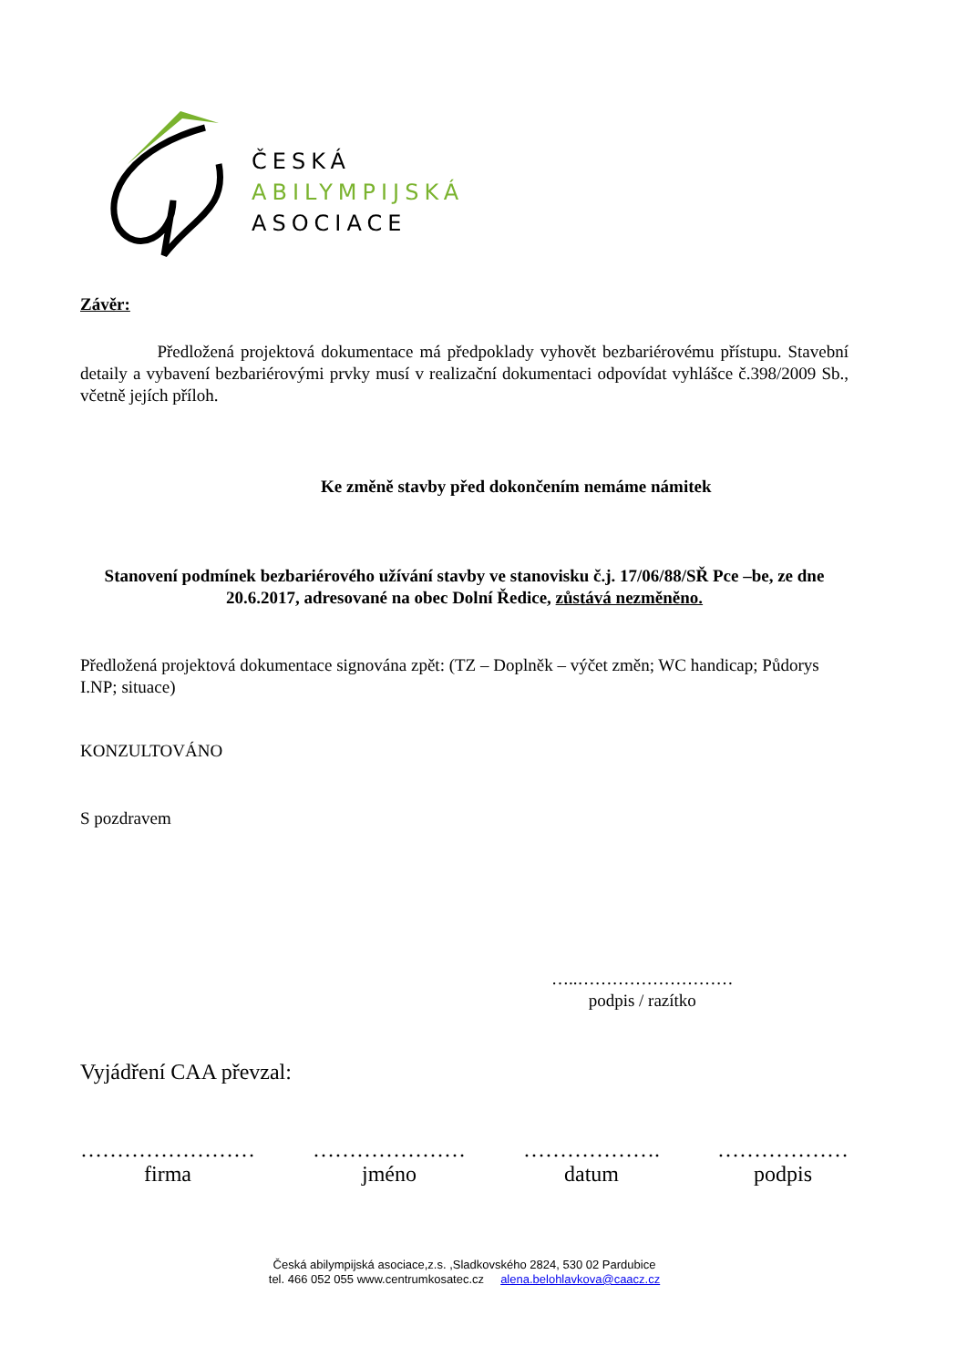ČESKÁ
ABILYMPIJSKÁ
ASOCIACE
Závěr:
Předložená projektová dokumentace má předpoklady vyhovět bezbariérovému přístupu. Stavební detaily a vybavení bezbariérovými prvky musí v realizační dokumentaci odpovídat vyhlášce č.398/2009 Sb., včetně jejích příloh.
Ke změně stavby před dokončením nemáme námitek
Stanovení podmínek bezbariérového užívání stavby ve stanovisku č.j. 17/06/88/SŘ Pce –be, ze dne 20.6.2017, adresované na obec Dolní Ředice, zůstává nezměněno.
Předložená projektová dokumentace signována zpět: (TZ – Doplněk – výčet změn; WC handicap; Půdorys I.NP; situace)
KONZULTOVÁNO
S pozdravem
…..………………………
podpis / razítko
Vyjádření CAA převzal:
……………………
firma
…………………
jméno
……………….
datum
………………
podpis
Česká abilympijská asociace,z.s. ,Sladkovského 2824, 530 02 Pardubice
tel. 466 052 055 www.centrumkosatec.cz alena.belohlavkova@caacz.cz